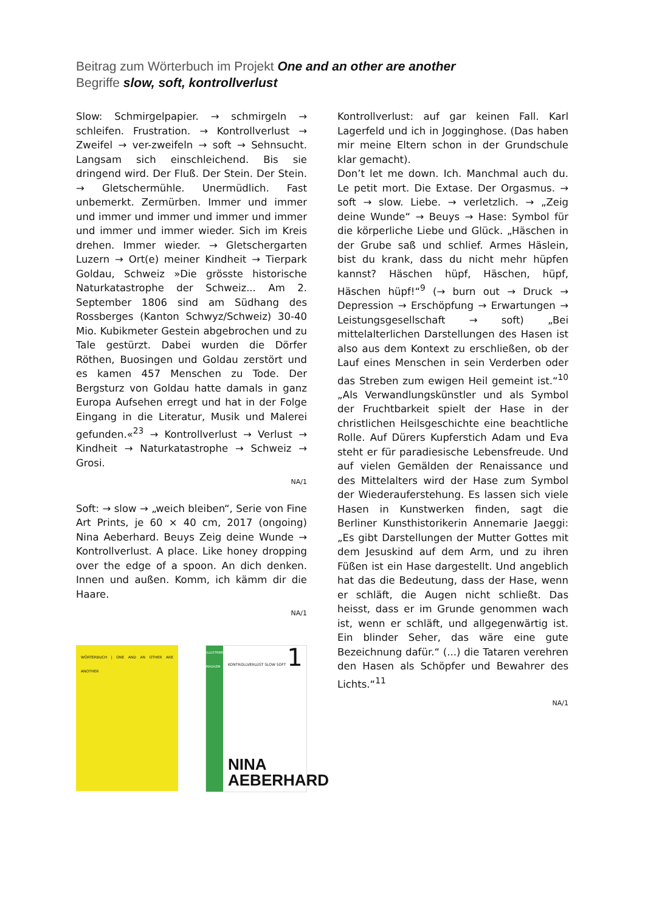Beitrag zum Wörterbuch im Projekt One and an other are another
Begriffe slow, soft, kontrollverlust
Slow: Schmirgelpapier. → schmirgeln → schleifen. Frustration. → Kontrollverlust → Zweifel → ver-zweifeln → soft → Sehnsucht. Langsam sich einschleichend. Bis sie dringend wird. Der Fluß. Der Stein. Der Stein. → Gletschermühle. Unermüdlich. Fast unbemerkt. Zermürben. Immer und immer und immer und immer und immer und immer und immer und immer wieder. Sich im Kreis drehen. Immer wieder. → Gletschergarten Luzern → Ort(e) meiner Kindheit → Tierpark Goldau, Schweiz »Die grösste historische Naturkatastrophe der Schweiz... Am 2. September 1806 sind am Südhang des Rossberges (Kanton Schwyz/Schweiz) 30-40 Mio. Kubikmeter Gestein abgebrochen und zu Tale gestürzt. Dabei wurden die Dörfer Röthen, Buosingen und Goldau zerstört und es kamen 457 Menschen zu Tode. Der Bergsturz von Goldau hatte damals in ganz Europa Aufsehen erregt und hat in der Folge Eingang in die Literatur, Musik und Malerei gefunden.«<sup>23</sup> → Kontrollverlust → Verlust → Kindheit → Naturkatastrophe → Schweiz → Grosi.
NA/1
Soft: → slow → „weich bleiben“, Serie von Fine Art Prints, je 60 × 40 cm, 2017 (ongoing) Nina Aeberhard. Beuys Zeig deine Wunde → Kontrollverlust. A place. Like honey dropping over the edge of a spoon. An dich denken. Innen und außen. Komm, ich kämm dir die Haare.
NA/1
WÖRTERBUCH | ONE AND AN OTHER ARE ANOTHER
ILLUSTRIERTES MAGAZIN
KONTROLLVERLUST SLOW SOFT 1
NINA AEBERHARD
Kontrollverlust: auf gar keinen Fall. Karl Lagerfeld und ich in Jogginghose. (Das haben mir meine Eltern schon in der Grundschule klar gemacht).
Don’t let me down. Ich. Manchmal auch du. Le petit mort. Die Extase. Der Orgasmus. → soft → slow. Liebe. → verletzlich. → „Zeig deine Wunde“ → Beuys → Hase: Symbol für die körperliche Liebe und Glück. „Häschen in der Grube saß und schlief. Armes Häslein, bist du krank, dass du nicht mehr hüpfen kannst? Häschen hüpf, Häschen, hüpf, Häschen hüpf!“<sup>9</sup> (→ burn out → Druck → Depression → Erschöpfung → Erwartungen → Leistungsgesellschaft → soft) „Bei mittelalterlichen Darstellungen des Hasen ist also aus dem Kontext zu erschließen, ob der Lauf eines Menschen in sein Verderben oder das Streben zum ewigen Heil gemeint ist.“<sup>10</sup> „Als Verwandlungskünstler und als Symbol der Fruchtbarkeit spielt der Hase in der christlichen Heilsgeschichte eine beachtliche Rolle. Auf Dürers Kupferstich Adam und Eva steht er für paradiesische Lebensfreude. Und auf vielen Gemälden der Renaissance und des Mittelalters wird der Hase zum Symbol der Wiederauferstehung. Es lassen sich viele Hasen in Kunstwerken finden, sagt die Berliner Kunsthistorikerin Annemarie Jaeggi: „Es gibt Darstellungen der Mutter Gottes mit dem Jesuskind auf dem Arm, und zu ihren Füßen ist ein Hase dargestellt. Und angeblich hat das die Bedeutung, dass der Hase, wenn er schläft, die Augen nicht schließt. Das heisst, dass er im Grunde genommen wach ist, wenn er schläft, und allgegenwärtig ist. Ein blinder Seher, das wäre eine gute Bezeichnung dafür.“ (...) die Tataren verehren den Hasen als Schöpfer und Bewahrer des Lichts.“<sup>11</sup>
NA/1